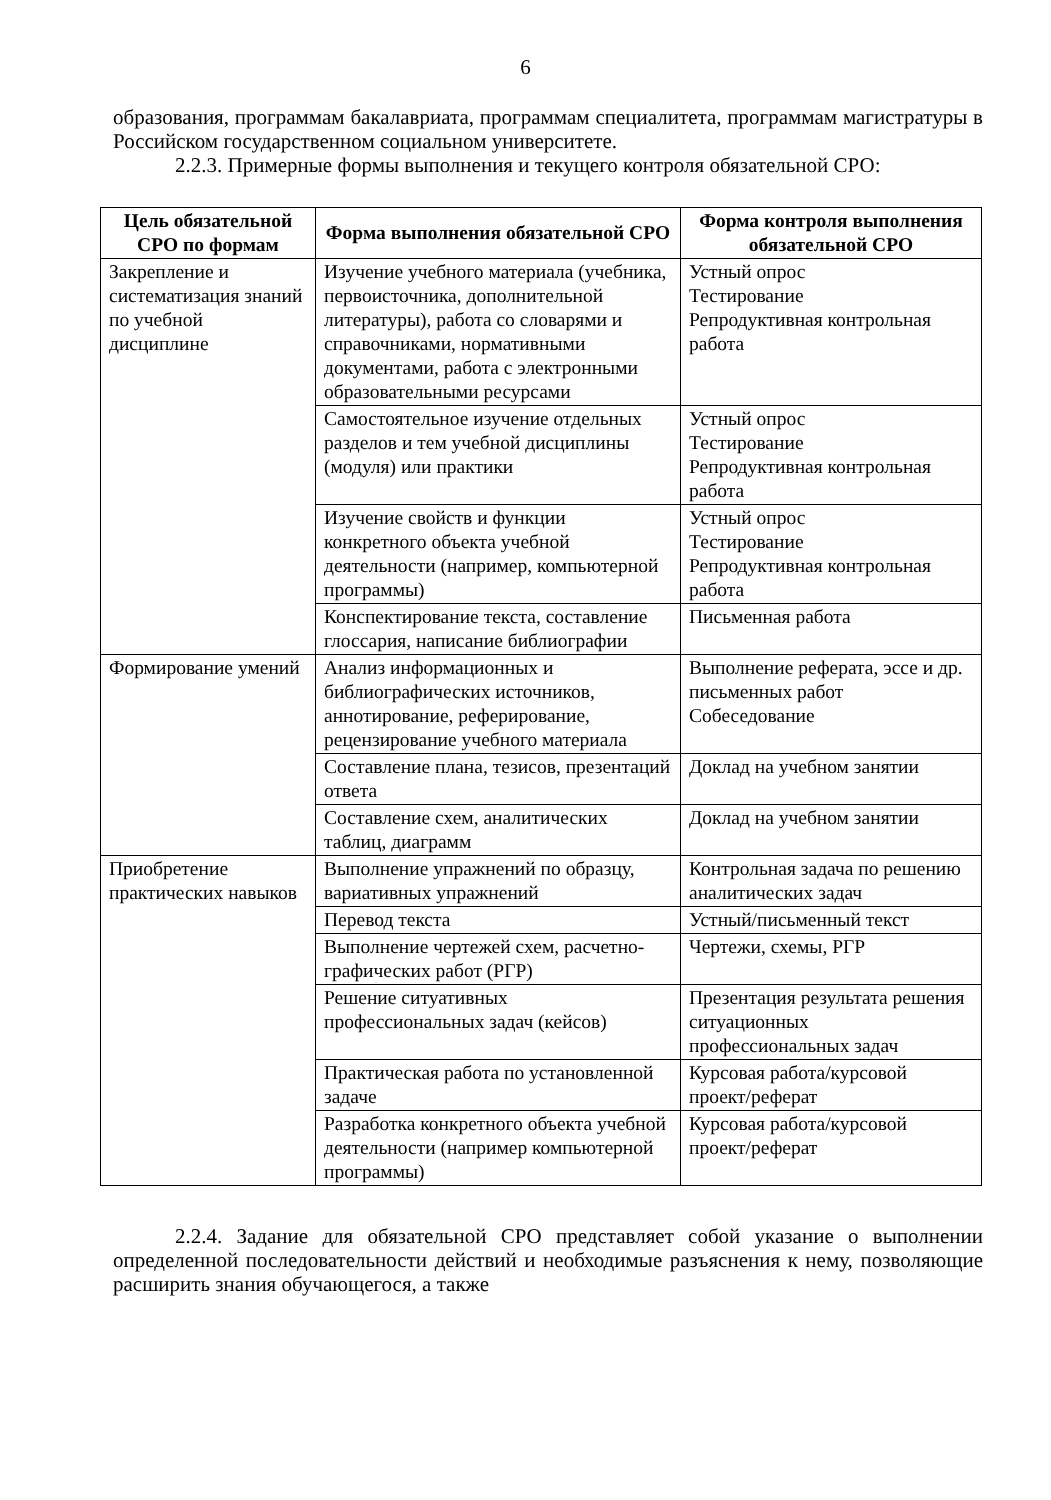6
образования, программам бакалавриата, программам специалитета, программам магистратуры в Российском государственном социальном университете.
2.2.3. Примерные формы выполнения и текущего контроля обязательной СРО:
| Цель обязательной СРО по формам | Форма выполнения обязательной СРО | Форма контроля выполнения обязательной СРО |
| --- | --- | --- |
| Закрепление и систематизация знаний по учебной дисциплине | Изучение учебного материала (учебника, первоисточника, дополнительной литературы), работа со словарями и справочниками, нормативными документами, работа с электронными образовательными ресурсами | Устный опрос Тестирование Репродуктивная контрольная работа |
| | Самостоятельное изучение отдельных разделов и тем учебной дисциплины (модуля) или практики | Устный опрос Тестирование Репродуктивная контрольная работа |
| | Изучение свойств и функции конкретного объекта учебной деятельности (например, компьютерной программы) | Устный опрос Тестирование Репродуктивная контрольная работа |
| | Конспектирование текста, составление глоссария, написание библиографии | Письменная работа |
| Формирование умений | Анализ информационных и библиографических источников, аннотирование, реферирование, рецензирование учебного материала | Выполнение реферата, эссе и др. письменных работ Собеседование |
| | Составление плана, тезисов, презентаций ответа | Доклад на учебном занятии |
| | Составление схем, аналитических таблиц, диаграмм | Доклад на учебном занятии |
| Приобретение практических навыков | Выполнение упражнений по образцу, вариативных упражнений | Контрольная задача по решению аналитических задач |
| | Перевод текста | Устный/письменный текст |
| | Выполнение чертежей схем, расчетно-графических работ (РГР) | Чертежи, схемы, РГР |
| | Решение ситуативных профессиональных задач (кейсов) | Презентация результата решения ситуационных профессиональных задач |
| | Практическая работа по установленной задаче | Курсовая работа/курсовой проект/реферат |
| | Разработка конкретного объекта учебной деятельности (например компьютерной программы) | Курсовая работа/курсовой проект/реферат |
2.2.4. Задание для обязательной СРО представляет собой указание о выполнении определенной последовательности действий и необходимые разъяснения к нему, позволяющие расширить знания обучающегося, а также